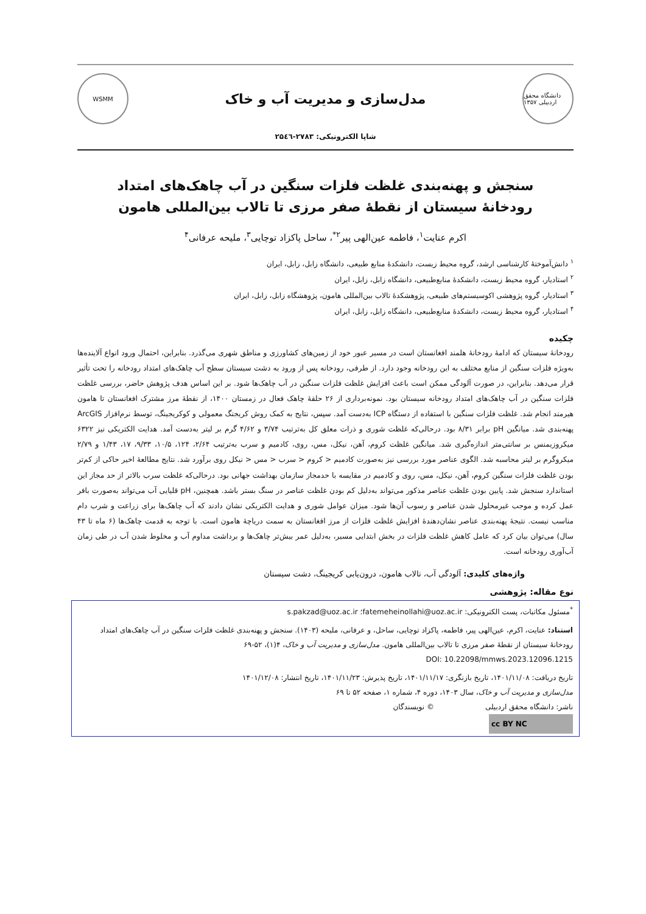WSMM
مدل‌سازی و مدیریت آب و خاک
دانشگاه محقق اردبیلی ۱۳۵۷
شاپا الکترونیکی: ۲۷۸۳-۲۵٤٦
سنجش و پهنه‌بندی غلظت فلزات سنگین در آب چاهک‌های امتداد رودخانهٔ سیستان از نقطهٔ صفر مرزی تا تالاب بین‌المللی هامون
اکرم عنایت<sup>۱</sup>، فاطمه عین‌الهی پیر<sup>۲*</sup>، ساحل پاکزاد توچایی<sup>۳</sup>، ملیحه عرفانی<sup>۴</sup>
<sup>۱</sup> دانش‌آموختهٔ کارشناسی ارشد، گروه محیط زیست، دانشکدهٔ منابع طبیعی، دانشگاه زابل، زابل، ایران
<sup>۲</sup> استادیار، گروه محیط زیست، دانشکدهٔ منابع‌طبیعی، دانشگاه زابل، زابل، ایران
<sup>۳</sup> استادیار، گروه پژوهشی اکوسیستم‌های طبیعی، پژوهشکدهٔ تالاب بین‌المللی هامون، پژوهشگاه زابل، زابل، ایران
<sup>۴</sup> استادیار، گروه محیط زیست، دانشکدهٔ منابع‌طبیعی، دانشگاه زابل، زابل، ایران
چکیده
رودخانهٔ سیستان که ادامهٔ رودخانهٔ هلمند افغانستان است در مسیر عبور خود از زمین‌های کشاورزی و مناطق شهری می‌گذرد. بنابراین، احتمال ورود انواع آلاینده‌ها به‌ویژه فلزات سنگین از منابع مختلف به این رودخانه وجود دارد. از طرفی، رودخانه پس از ورود به دشت سیستان سطح آب چاهک‌های امتداد رودخانه را تحت تأثیر قرار می‌دهد. بنابراین، در صورت آلودگی ممکن است باعث افزایش غلظت فلزات سنگین در آب چاهک‌ها شود. بر این اساس هدف پژوهش حاضر، بررسی غلظت فلزات سنگین در آب چاهک‌های امتداد رودخانه سیستان بود. نمونه‌برداری از ۲۶ حلقهٔ چاهک فعال در زمستان ۱۴۰۰، از نقطهٔ مرز مشترک افغانستان تا هامون هیرمند انجام شد. غلظت فلزات سنگین با استفاده از دستگاه ICP به‌دست آمد. سپس، نتایج به کمک روش کریجنگ معمولی و کوکریجینگ، توسط نرم‌افزار ArcGIS پهنه‌بندی شد. میانگین pH برابر ۸/۳۱ بود. درحالی‌که غلظت شوری و ذرات معلق کل به‌ترتیب ۳/۷۴ و ۴/۶۲ گرم بر لیتر به‌دست آمد. هدایت الکتریکی نیز ۶۳۲۲ میکروزیمنس بر سانتی‌متر اندازه‌گیری شد. میانگین غلظت کروم، آهن، نیکل، مس، روی، کادمیم و سرب به‌ترتیب ۲/۶۴، ۱۲۴، ۱۰/۵، ۹/۳۳، ۱۷، ۱/۴۳ و ۲/۷۹ میکروگرم بر لیتر محاسبه شد. الگوی عناصر مورد بررسی نیز به‌صورت کادمیم < کروم < سرب < مس < نیکل روی برآورد شد. نتایج مطالعهٔ اخیر حاکی از کم‌تر بودن غلظت فلزات سنگین کروم، آهن، نیکل، مس، روی و کادمیم در مقایسه با حدمجاز سازمان بهداشت جهانی بود. درحالی‌که غلظت سرب بالاتر از حد مجاز این استاندارد سنجش شد. پایین بودن غلظت عناصر مذکور می‌تواند به‌دلیل کم بودن غلظت عناصر در سنگ بستر باشد. همچنین، pH قلیایی آب می‌تواند به‌صورت بافر عمل کرده و موجب غیرمحلول شدن عناصر و رسوب آن‌ها شود. میزان عوامل شوری و هدایت الکتریکی نشان دادند که آب چاهک‌ها برای زراعت و شرب دام مناسب نیست. نتیجهٔ پهنه‌بندی عناصر نشان‌دهندهٔ افزایش غلظت فلزات از مرز افغانستان به سمت دریاچهٔ هامون است. با توجه به قدمت چاهک‌ها (۶ ماه تا ۴۳ سال) می‌توان بیان کرد که عامل کاهش غلظت فلزات در بخش ابتدایی مسیر، به‌دلیل عمر بیش‌تر چاهک‌ها و برداشت مداوم آب و مخلوط شدن آب در طی زمان آب‌آوری رودخانه است.
واژه‌های کلیدی: آلودگی آب، تالاب هامون، درون‌یابی کریجینگ، دشت سیستان
نوع مقاله: پژوهشی
<sup>*</sup> مسئول مکاتبات، پست الکترونیکی: fatemeheinollahi@uoz.ac.ir؛ s.pakzad@uoz.ac.ir
استناد: عنایت، اکرم، عین‌الهی پیر، فاطمه، پاکزاد توچایی، ساحل، و عرفانی، ملیحه (۱۴۰۳). سنجش و پهنه‌بندی غلظت فلزات سنگین در آب چاهک‌های امتداد رودخانهٔ سیستان از نقطهٔ صفر مرزی تا تالاب بین‌المللی هامون. مدل‌سازی و مدیریت آب و خاک، ۴(۱)، ۵۲-۶۹
DOI: 10.22098/mmws.2023.12096.1215
تاریخ دریافت: ۱۴۰۱/۱۱/۰۸، تاریخ بازنگری: ۱۴۰۱/۱۱/۱۷، تاریخ پذیرش: ۱۴۰۱/۱۱/۲۳، تاریخ انتشار: ۱۴۰۱/۱۲/۰۸
مدل‌سازی و مدیریت آب و خاک، سال ۱۴۰۳، دوره ۴، شماره ۱، صفحه ۵۲ تا ۶۹
ناشر: دانشگاه محقق اردبیلی © نویسندگان
cc BY NC